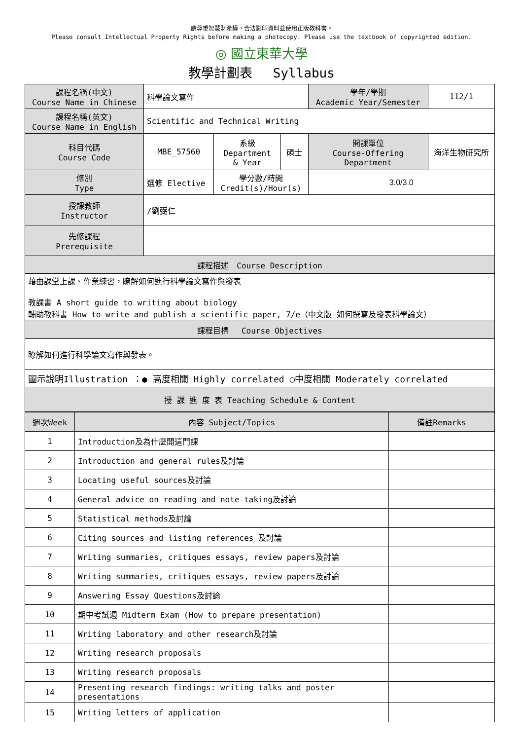請尊重智慧財產權，合法影印資料並使用正版教科書。
Please consult Intellectual Property Rights before making a photocopy. Please use the textbook of copyrighted edition.
◎ 國立東華大學
教學計劃表　 Syllabus
| 課程名稱(中文) Course Name in Chinese | 科學論文寫作 | | | 學年/學期 Academic Year/Semester | | 112/1 |
| 課程名稱(英文) Course Name in English | Scientific and Technical Writing | | | | | |
| 科目代碼 Course Code | MBE_57560 | 系級 Department & Year | 碩士 | 開課單位 Course-Offering Department | 海洋生物研究所 | |
| 修別 Type | 選修 Elective | 學分數/時間 Credit(s)/Hour(s) | | 3.0/3.0 | | |
| 授課教師 Instructor | /劉弼仁 | | | | | |
| 先修課程 Prerequisite | | | | | | |
| 課程描述 Course Description | | | | | | |
| 藉由課堂上課、作業練習，瞭解如何進行科學論文寫作與發表 教課書 A short guide to writing about biology 輔助教科書 How to write and publish a scientific paper, 7/e（中文版 如何撰寫及發表科學論文） | | | | | | |
| 課程目標 Course Objectives | | | | | | |
| 瞭解如何進行科學論文寫作與發表。 | | | | | | |
| 圖示說明Illustration ：● 高度相關 Highly correlated ○中度相關 Moderately correlated | | | | | | |
| 授 課 進 度 表 Teaching Schedule & Content | | | | | | |
| 週次Week | 內容 Subject/Topics | 備註Remarks |
| 1 | Introduction及為什麼開這門課 | |
| 2 | Introduction and general rules及討論 | |
| 3 | Locating useful sources及討論 | |
| 4 | General advice on reading and note-taking及討論 | |
| 5 | Statistical methods及討論 | |
| 6 | Citing sources and listing references 及討論 | |
| 7 | Writing summaries, critiques essays, review papers及討論 | |
| 8 | Writing summaries, critiques essays, review papers及討論 | |
| 9 | Answering Essay Questions及討論 | |
| 10 | 期中考試週 Midterm Exam (How to prepare presentation) | |
| 11 | Writing laboratory and other research及討論 | |
| 12 | Writing research proposals | |
| 13 | Writing research proposals | |
| 14 | Presenting research findings: writing talks and poster presentations | |
| 15 | Writing letters of application | |